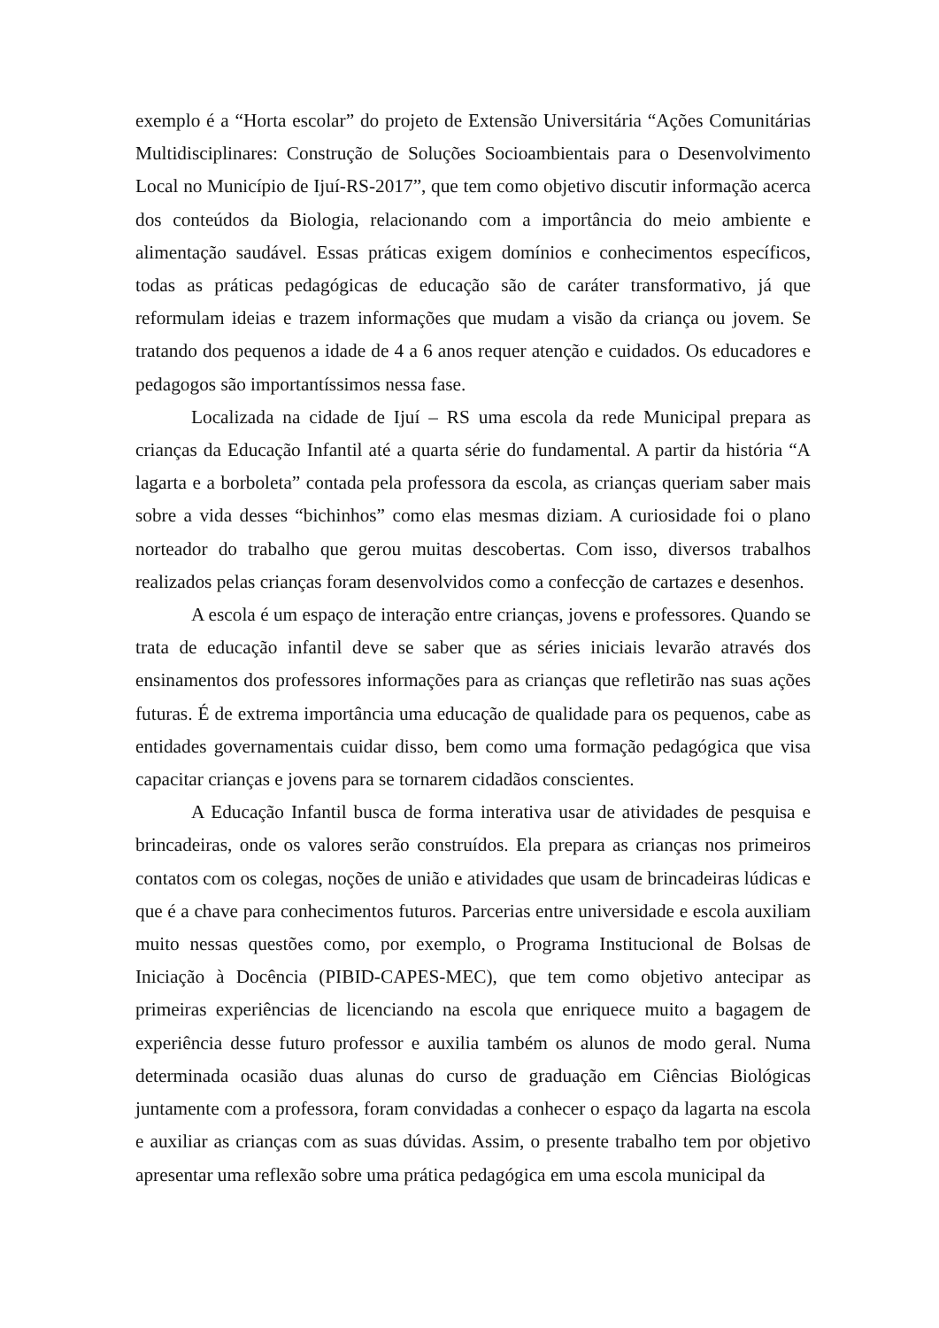exemplo é a “Horta escolar” do projeto de Extensão Universitária “Ações Comunitárias Multidisciplinares: Construção de Soluções Socioambientais para o Desenvolvimento Local no Município de Ijuí-RS-2017”, que tem como objetivo discutir informação acerca dos conteúdos da Biologia, relacionando com a importância do meio ambiente e alimentação saudável. Essas práticas exigem domínios e conhecimentos específicos, todas as práticas pedagógicas de educação são de caráter transformativo, já que reformulam ideias e trazem informações que mudam a visão da criança ou jovem. Se tratando dos pequenos a idade de 4 a 6 anos requer atenção e cuidados. Os educadores e pedagogos são importantíssimos nessa fase.
Localizada na cidade de Ijuí – RS uma escola da rede Municipal prepara as crianças da Educação Infantil até a quarta série do fundamental. A partir da história “A lagarta e a borboleta” contada pela professora da escola, as crianças queriam saber mais sobre a vida desses “bichinhos” como elas mesmas diziam. A curiosidade foi o plano norteador do trabalho que gerou muitas descobertas. Com isso, diversos trabalhos realizados pelas crianças foram desenvolvidos como a confecção de cartazes e desenhos.
A escola é um espaço de interação entre crianças, jovens e professores. Quando se trata de educação infantil deve se saber que as séries iniciais levarão através dos ensinamentos dos professores informações para as crianças que refletirão nas suas ações futuras. É de extrema importância uma educação de qualidade para os pequenos, cabe as entidades governamentais cuidar disso, bem como uma formação pedagógica que visa capacitar crianças e jovens para se tornarem cidadãos conscientes.
A Educação Infantil busca de forma interativa usar de atividades de pesquisa e brincadeiras, onde os valores serão construídos. Ela prepara as crianças nos primeiros contatos com os colegas, noções de união e atividades que usam de brincadeiras lúdicas e que é a chave para conhecimentos futuros. Parcerias entre universidade e escola auxiliam muito nessas questões como, por exemplo, o Programa Institucional de Bolsas de Iniciação à Docência (PIBID-CAPES-MEC), que tem como objetivo antecipar as primeiras experiências de licenciando na escola que enriquece muito a bagagem de experiência desse futuro professor e auxilia também os alunos de modo geral. Numa determinada ocasião duas alunas do curso de graduação em Ciências Biológicas juntamente com a professora, foram convidadas a conhecer o espaço da lagarta na escola e auxiliar as crianças com as suas dúvidas. Assim, o presente trabalho tem por objetivo apresentar uma reflexão sobre uma prática pedagógica em uma escola municipal da